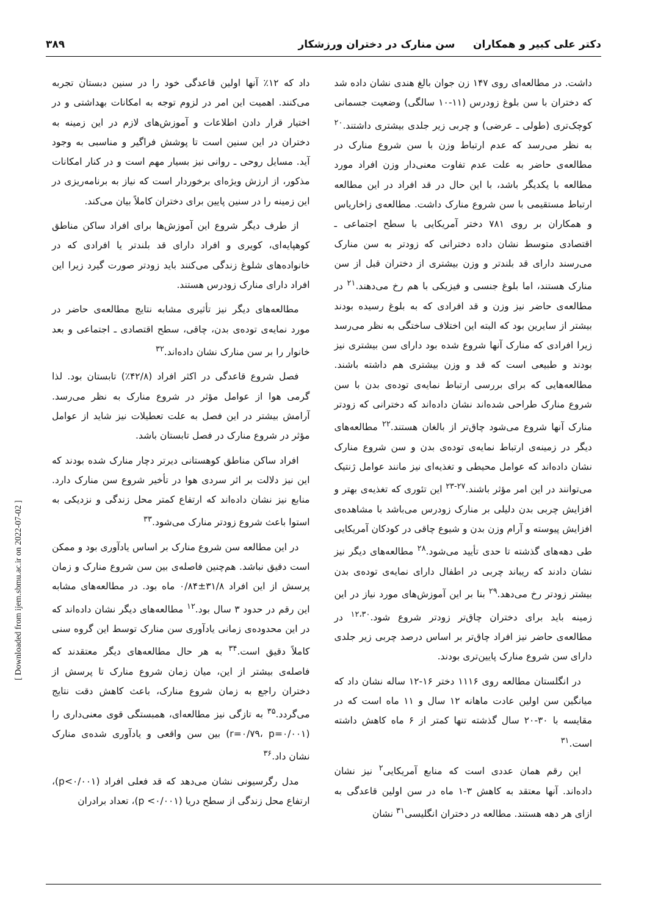دکتر علی کبیر و همکاران سن منارک در دختران ورزشکار ۳۸۹
داشت. در مطالعه‌ای روی ۱۴۷ زن جوان بالغ هندی نشان داده شد که دختران با سن بلوغ زودرس (۱۱-۱۰ سالگی) وضعیت جسمانی کوچک‌تری (طولی ـ عرضی) و چربی زیر جلدی بیشتری داشتند.<sup>۲۰</sup> به نظر می‌رسد که عدم ارتباط وزن با سن شروع منارک در مطالعه‌ی حاضر به علت عدم تفاوت معنی‌دار وزن افراد مورد مطالعه با یکدیگر باشد، با این حال در قد افراد در این مطالعه ارتباط مستقیمی با سن شروع منارک داشت. مطالعه‌ی زاخاریاس و همکاران بر روی ۷۸۱ دختر آمریکایی با سطح اجتماعی ـ اقتصادی متوسط نشان داده دخترانی که زودتر به سن منارک می‌رسند دارای قد بلندتر و وزن بیشتری از دختران قبل از سن منارک هستند، اما بلوغ جنسی و فیزیکی با هم رخ می‌دهند.<sup>۲۱</sup> در مطالعه‌ی حاضر نیز وزن و قد افرادی که به بلوغ رسیده بودند بیشتر از سایرین بود که البته این اختلاف ساختگی به نظر می‌رسد زیرا افرادی که منارک آنها شروع شده بود دارای سن بیشتری نیز بودند و طبیعی است که قد و وزن بیشتری هم داشته باشند. مطالعه‌هایی که برای بررسی ارتباط نمایه‌ی توده‌ی بدن با سن شروع منارک طراحی شده‌اند نشان داده‌اند که دخترانی که زودتر منارک آنها شروع می‌شود چاق‌تر از بالغان هستند.<sup>۲۲</sup> مطالعه‌های دیگر در زمینه‌ی ارتباط نمایه‌ی توده‌ی بدن و سن شروع منارک نشان داده‌اند که عوامل محیطی و تغذیه‌ای نیز مانند عوامل ژنتیک می‌توانند در این امر مؤثر باشند.<sup>۲۷-۲۳</sup> این تئوری که تغذیه‌ی بهتر و افزایش چربی بدن دلیلی بر منارک زودرس می‌باشد با مشاهده‌ی افزایش پیوسته و آرام وزن بدن و شیوع چاقی در کودکان آمریکایی طی دهه‌های گذشته تا حدی تأیید می‌شود.<sup>۲۸</sup> مطالعه‌های دیگر نیز نشان دادند که ریباند چربی در اطفال دارای نمایه‌ی توده‌ی بدن بیشتر زودتر رخ می‌دهد.<sup>۲۹</sup> بنا بر این آموزش‌های مورد نیاز در این زمینه باید برای دختران چاق‌تر زودتر شروع شود.<sup>۱۲،۳۰</sup> در مطالعه‌ی حاضر نیز افراد چاق‌تر بر اساس درصد چربی زیر جلدی دارای سن شروع منارک پایین‌تری بودند.
در انگلستان مطالعه روی ۱۱۱۶ دختر ۱۶-۱۲ ساله نشان داد که میانگین سن اولین عادت ماهانه ۱۲ سال و ۱۱ ماه است که در مقایسه با ۳۰-۲۰ سال گذشته تنها کمتر از ۶ ماه کاهش داشته است.<sup>۳۱</sup>
این رقم همان عددی است که منابع آمریکایی<sup>۲</sup> نیز نشان داده‌اند. آنها معتقد به کاهش ۳-۱ ماه در سن اولین قاعدگی به ازای هر دهه هستند. مطالعه در دختران انگلیسی<sup>۳۱</sup> نشان
داد که ۱۲٪ آنها اولین قاعدگی خود را در سنین دبستان تجربه می‌کنند. اهمیت این امر در لزوم توجه به امکانات بهداشتی و در اختیار قرار دادن اطلاعات و آموزش‌های لازم در این زمینه به دختران در این سنین است تا پوشش فراگیر و مناسبی به وجود آید. مسایل روحی ـ روانی نیز بسیار مهم است و در کنار امکانات مذکور، از ارزش ویژه‌ای برخوردار است که نیاز به برنامه‌ریزی در این زمینه را در سنین پایین برای دختران کاملاً بیان می‌کند.
از طرف دیگر شروع این آموزش‌ها برای افراد ساکن مناطق کوهپایه‌ای، کویری و افراد دارای قد بلندتر یا افرادی که در خانواده‌های شلوغ زندگی می‌کنند باید زودتر صورت گیرد زیرا این افراد دارای منارک زودرس هستند.
مطالعه‌های دیگر نیز تأثیری مشابه نتایج مطالعه‌ی حاضر در مورد نمایه‌ی توده‌ی بدن، چاقی، سطح اقتصادی ـ اجتماعی و بعد خانوار را بر سن منارک نشان داده‌اند.<sup>۳۲</sup>
فصل شروع قاعدگی در اکثر افراد (۴۲/۸٪) تابستان بود. لذا گرمی هوا از عوامل مؤثر در شروع منارک به نظر می‌رسد. آرامش بیشتر در این فصل به علت تعطیلات نیز شاید از عوامل مؤثر در شروع منارک در فصل تابستان باشد.
افراد ساکن مناطق کوهستانی دیرتر دچار منارک شده بودند که این نیز دلالت بر اثر سردی هوا در تأخیر شروع سن منارک دارد. منابع نیز نشان داده‌اند که ارتفاع کمتر محل زندگی و نزدیکی به استوا باعث شروع زودتر منارک می‌شود.<sup>۳۳</sup>
در این مطالعه سن شروع منارک بر اساس یادآوری بود و ممکن است دقیق نباشد. هم‌چنین فاصله‌ی بین سن شروع منارک و زمان پرسش از این افراد ۳۱/۸±۰/۸۴ ماه بود. در مطالعه‌های مشابه این رقم در حدود ۳ سال بود.<sup>۱۲</sup> مطالعه‌های دیگر نشان داده‌اند که در این محدوده‌ی زمانی یادآوری سن منارک توسط این گروه سنی کاملاً دقیق است.<sup>۳۴</sup> به هر حال مطالعه‌های دیگر معتقدند که فاصله‌ی بیشتر از این، میان زمان شروع منارک تا پرسش از دختران راجع به زمان شروع منارک، باعث کاهش دقت نتایج می‌گردد.<sup>۳۵</sup> به تازگی نیز مطالعه‌ای، همبستگی قوی معنی‌داری را (r=۰/۷۹، p=۰/۰۰۱) بین سن واقعی و یادآوری شده‌ی منارک نشان داد.<sup>۳۶</sup>
مدل رگرسیونی نشان می‌دهد که قد فعلی افراد (p<۰/۰۰۱)، ارتفاع محل زندگی از سطح دریا (p <۰/۰۰۱)، تعداد برادران
[ Downloaded from ijem.sbmu.ac.ir on 2022-07-02 ]